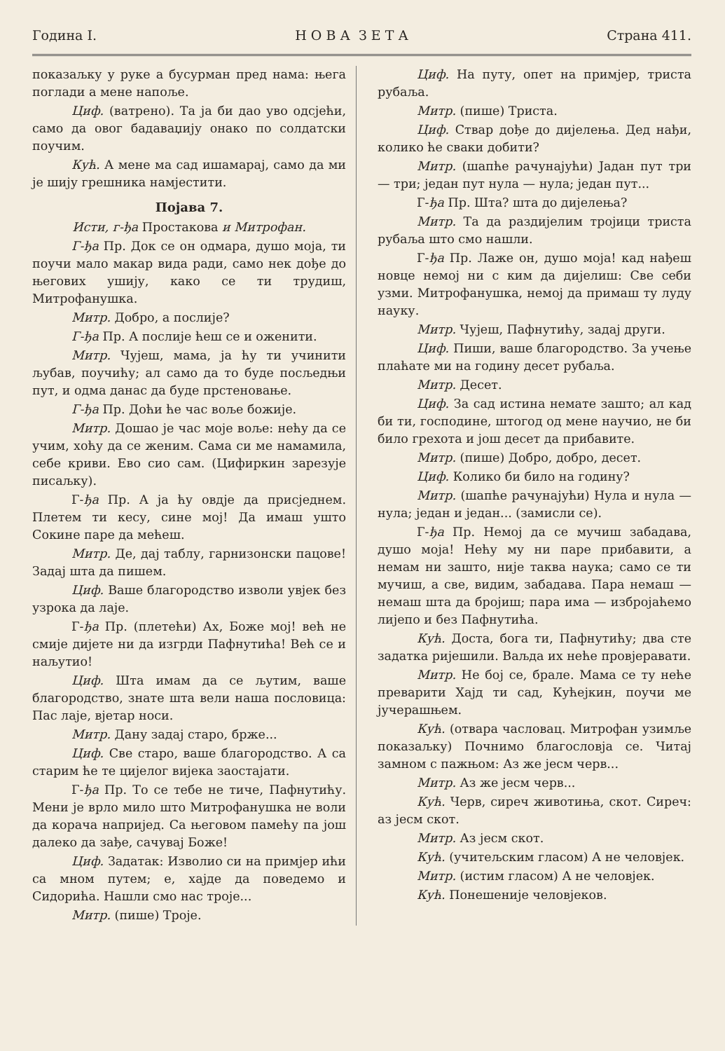Година I. Н О В А З Е Т А Страна 411.
показаљку у руке а бусурман пред нама: њега поглади а мене напоље.
Циф. (ватрено). Та ја би дао уво одсјећи, само да овог бадаваџију онако по солдатски поучим.
Кућ. А мене ма сад ишамарај, само да ми је шију грешника намјестити.
Појава 7.
Исти, г-ђа Простакова и Митрофан.
Г-ђа Пр. Док се он одмара, душо моја, ти поучи мало макар вида ради, само нек дође до његових ушију, како се ти трудиш, Митрофанушка.
Митр. Добро, а послије?
Г-ђа Пр. А послије ћеш се и оженити.
Митр. Чујеш, мама, ја ћу ти учинити љубав, поучићу; ал само да то буде посљедњи пут, и одма данас да буде прстеновање.
Г-ђа Пр. Доћи ће час воље божије.
Митр. Дошао је час моје воље: нећу да се учим, хоћу да се женим. Сама си ме намамила, себе криви. Ево сио сам. (Цифиркин зарезује писаљку).
Г-ђа Пр. А ја ћу овдје да присједнем. Плетем ти кесу, сине мој! Да имаш ушто Сокине паре да мећеш.
Митр. Де, дај таблу, гарнизонски пацове! Задај шта да пишем.
Циф. Ваше благородство изволи увјек без узрока да лаје.
Г-ђа Пр. (плетећи) Ах, Боже мој! већ не смије дијете ни да изгрди Пафнутића! Већ се и наљутио!
Циф. Шта имам да се љутим, ваше благородство, знате шта вели наша пословица: Пас лаје, вјетар носи.
Митр. Дану задај старо, брже...
Циф. Све старо, ваше благородство. А са старим ће те цијелог вијека заостајати.
Г-ђа Пр. То се тебе не тиче, Пафнутићу. Мени је врло мило што Митрофанушка не воли да корача напријед. Са његовом памећу па још далеко да зађе, сачувај Боже!
Циф. Задатак: Изволио си на примјер ићи са мном путем; е, хајде да поведемо и Сидорића. Нашли смо нас троје...
Митр. (пише) Троје.
Циф. На путу, опет на примјер, триста рубаља.
Митр. (пише) Триста.
Циф. Ствар дође до дијелења. Дед нађи, колико ће сваки добити?
Митр. (шапће рачунајући) Јадан пут три — три; један пут нула — нула; један пут...
Г-ђа Пр. Шта? шта до дијелења?
Митр. Та да раздијелим тројици триста рубаља што смо нашли.
Г-ђа Пр. Лаже он, душо моја! кад нађеш новце немој ни с ким да дијелиш: Све себи узми. Митрофанушка, немој да примаш ту луду науку.
Митр. Чујеш, Пафнутићу, задај други.
Циф. Пиши, ваше благородство. За учење плаћате ми на годину десет рубаља.
Митр. Десет.
Циф. За сад истина немате зашто; ал кад би ти, господине, штогод од мене научио, не би било грехота и још десет да прибавите.
Митр. (пише) Добро, добро, десет.
Циф. Колико би било на годину?
Митр. (шапће рачунајући) Нула и нула — нула; један и један... (замисли се).
Г-ђа Пр. Немој да се мучиш забадава, душо моја! Нећу му ни паре прибавити, а немам ни зашто, није таква наука; само се ти мучиш, а све, видим, забадава. Пара немаш — немаш шта да бројиш; пара има — избројаћемо лијепо и без Пафнутића.
Кућ. Доста, бога ти, Пафнутићу; два сте задатка ријешили. Ваљда их неће провјеравати.
Митр. Не бој се, брале. Мама се ту неће преварити Хајд ти сад, Кућејкин, поучи ме јучерашњем.
Кућ. (отвара часловац. Митрофан узимље показаљку) Почнимо благословја се. Читај замном с пажњом: Аз же јесм черв...
Митр. Аз же јесм черв...
Кућ. Черв, сиреч животиња, скот. Сиреч: аз јесм скот.
Митр. Аз јесм скот.
Кућ. (учитељским гласом) А не человјек.
Митр. (истим гласом) А не человјек.
Кућ. Понешеније человјеков.